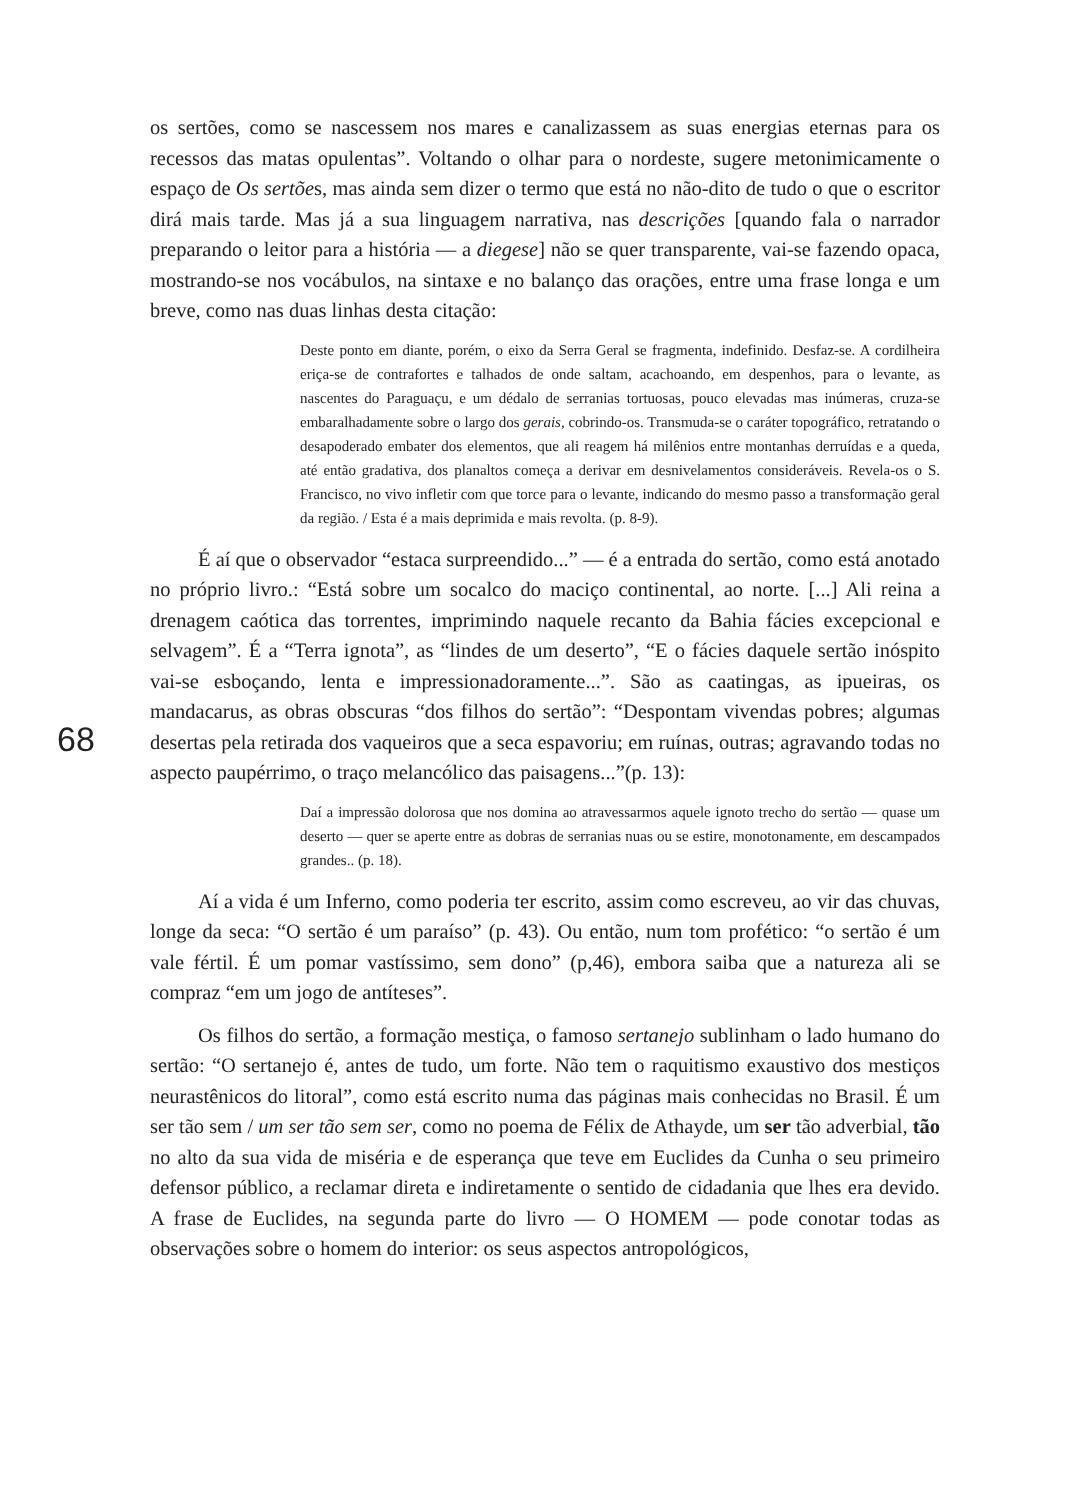os sertões, como se nascessem nos mares e canalizassem as suas energias eternas para os recessos das matas opulentas”. Voltando o olhar para o nordeste, sugere metonimicamente o espaço de Os sertões, mas ainda sem dizer o termo que está no não-dito de tudo o que o escritor dirá mais tarde. Mas já a sua linguagem narrativa, nas descrições [quando fala o narrador preparando o leitor para a história — a diegese] não se quer transparente, vai-se fazendo opaca, mostrando-se nos vocábulos, na sintaxe e no balanço das orações, entre uma frase longa e um breve, como nas duas linhas desta citação:
Deste ponto em diante, porém, o eixo da Serra Geral se fragmenta, indefinido. Desfaz-se. A cordilheira eriça-se de contrafortes e talhados de onde saltam, acachoando, em despenhos, para o levante, as nascentes do Paraguaçu, e um dédalo de serranias tortuosas, pouco elevadas mas inúmeras, cruza-se embaralhadamente sobre o largo dos gerais, cobrindo-os. Transmuda-se o caráter topográfico, retratando o desapoderado embater dos elementos, que ali reagem há milênios entre montanhas derruídas e a queda, até então gradativa, dos planaltos começa a derivar em desnivelamentos consideráveis. Revela-os o S. Francisco, no vivo infletir com que torce para o levante, indicando do mesmo passo a transformação geral da região. / Esta é a mais deprimida e mais revolta. (p. 8-9).
É aí que o observador “estaca surpreendido...” — é a entrada do sertão, como está anotado no próprio livro.: “Está sobre um socalco do maciço continental, ao norte. [...] Ali reina a drenagem caótica das torrentes, imprimindo naquele recanto da Bahia fácies excepcional e selvagem”. É a “Terra ignota”, as “lindes de um deserto”, “E o fácies daquele sertão inóspito vai-se esboçando, lenta e impressionadoramente...”. São as caatingas, as ipueiras, os mandacarus, as obras obscuras “dos filhos do sertão”: “Despontam vivendas pobres; algumas desertas pela retirada dos vaqueiros que a seca espavoriu; em ruínas, outras; agravando todas no aspecto paupérrimo, o traço melancólico das paisagens...”(p. 13):
Daí a impressão dolorosa que nos domina ao atravessarmos aquele ignoto trecho do sertão — quase um deserto — quer se aperte entre as dobras de serranias nuas ou se estire, monotonamente, em descampados grandes.. (p. 18).
Aí a vida é um Inferno, como poderia ter escrito, assim como escreveu, ao vir das chuvas, longe da seca: “O sertão é um paraíso” (p. 43). Ou então, num tom profético: “o sertão é um vale fértil. É um pomar vastíssimo, sem dono” (p,46), embora saiba que a natureza ali se compraz “em um jogo de antíteses”.
Os filhos do sertão, a formação mestiça, o famoso sertanejo sublinham o lado humano do sertão: “O sertanejo é, antes de tudo, um forte. Não tem o raquitismo exaustivo dos mestiços neurastênicos do litoral”, como está escrito numa das páginas mais conhecidas no Brasil. É um ser tão sem / um ser tão sem ser, como no poema de Félix de Athayde, um ser tão adverbial, tão no alto da sua vida de miséria e de esperança que teve em Euclides da Cunha o seu primeiro defensor público, a reclamar direta e indiretamente o sentido de cidadania que lhes era devido. A frase de Euclides, na segunda parte do livro — O HOMEM — pode conotar todas as observações sobre o homem do interior: os seus aspectos antropológicos,
68